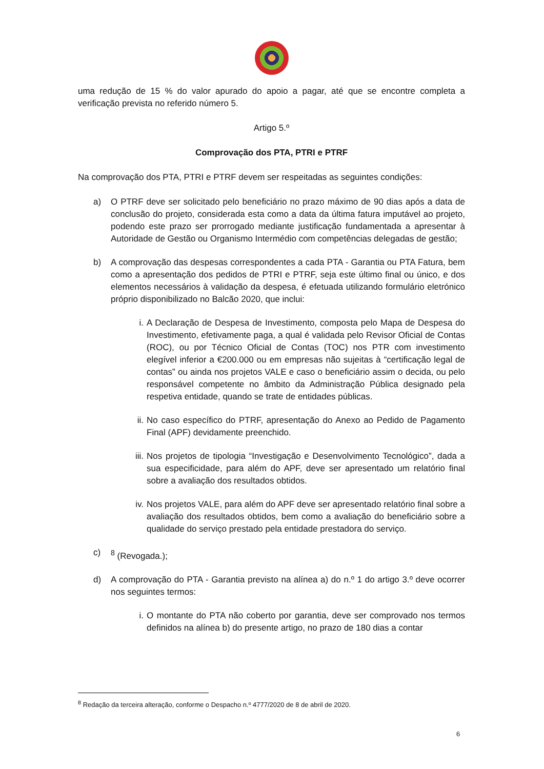uma redução de 15 % do valor apurado do apoio a pagar, até que se encontre completa a verificação prevista no referido número 5.
Artigo 5.º
Comprovação dos PTA, PTRI e PTRF
Na comprovação dos PTA, PTRI e PTRF devem ser respeitadas as seguintes condições:
a) O PTRF deve ser solicitado pelo beneficiário no prazo máximo de 90 dias após a data de conclusão do projeto, considerada esta como a data da última fatura imputável ao projeto, podendo este prazo ser prorrogado mediante justificação fundamentada a apresentar à Autoridade de Gestão ou Organismo Intermédio com competências delegadas de gestão;
b) A comprovação das despesas correspondentes a cada PTA - Garantia ou PTA Fatura, bem como a apresentação dos pedidos de PTRI e PTRF, seja este último final ou único, e dos elementos necessários à validação da despesa, é efetuada utilizando formulário eletrónico próprio disponibilizado no Balcão 2020, que inclui:
i. A Declaração de Despesa de Investimento, composta pelo Mapa de Despesa do Investimento, efetivamente paga, a qual é validada pelo Revisor Oficial de Contas (ROC), ou por Técnico Oficial de Contas (TOC) nos PTR com investimento elegível inferior a €200.000 ou em empresas não sujeitas à “certificação legal de contas” ou ainda nos projetos VALE e caso o beneficiário assim o decida, ou pelo responsável competente no âmbito da Administração Pública designado pela respetiva entidade, quando se trate de entidades públicas.
ii. No caso específico do PTRF, apresentação do Anexo ao Pedido de Pagamento Final (APF) devidamente preenchido.
iii. Nos projetos de tipologia “Investigação e Desenvolvimento Tecnológico”, dada a sua especificidade, para além do APF, deve ser apresentado um relatório final sobre a avaliação dos resultados obtidos.
iv. Nos projetos VALE, para além do APF deve ser apresentado relatório final sobre a avaliação dos resultados obtidos, bem como a avaliação do beneficiário sobre a qualidade do serviço prestado pela entidade prestadora do serviço.
c) <sup>8</sup> (Revogada.);
d) A comprovação do PTA - Garantia previsto na alínea a) do n.º 1 do artigo 3.º deve ocorrer nos seguintes termos:
i. O montante do PTA não coberto por garantia, deve ser comprovado nos termos definidos na alínea b) do presente artigo, no prazo de 180 dias a contar
<sup>8</sup> Redação da terceira alteração, conforme o Despacho n.º 4777/2020 de 8 de abril de 2020.
6